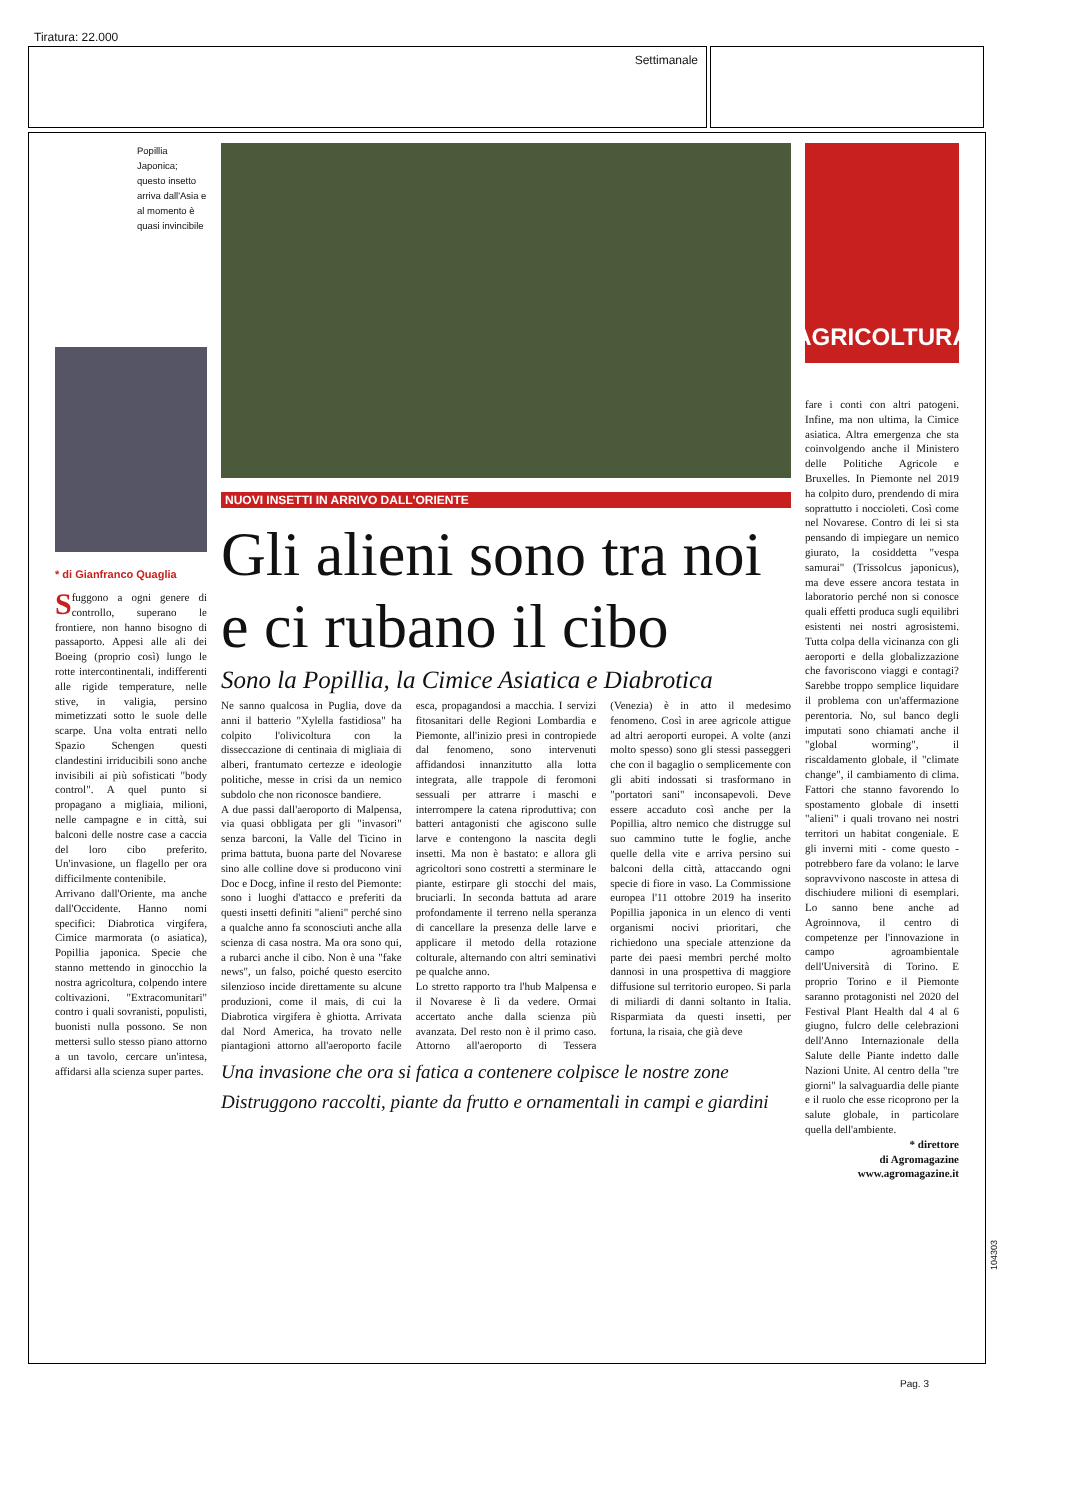Tiratura: 22.000
Settimanale
Popillia Japonica; questo insetto arriva dall'Asia e al momento è quasi invincibile
* di Gianfranco Quaglia
Sfuggono a ogni genere di controllo, superano le frontiere, non hanno bisogno di passaporto. Appesi alle ali dei Boeing (proprio così) lungo le rotte intercontinentali, indifferenti alle rigide temperature, nelle stive, in valigia, persino mimetizzati sotto le suole delle scarpe. Una volta entrati nello Spazio Schengen questi clandestini irriducibili sono anche invisibili ai più sofisticati "body control". A quel punto si propagano a migliaia, milioni, nelle campagne e in città, sui balconi delle nostre case a caccia del loro cibo preferito. Un'invasione, un flagello per ora difficilmente contenibile.
Arrivano dall'Oriente, ma anche dall'Occidente. Hanno nomi specifici: Diabrotica virgifera, Cimice marmorata (o asiatica), Popillia japonica. Specie che stanno mettendo in ginocchio la nostra agricoltura, colpendo intere coltivazioni. "Extracomunitari" contro i quali sovranisti, populisti, buonisti nulla possono. Se non mettersi sullo stesso piano attorno a un tavolo, cercare un'intesa, affidarsi alla scienza super partes.
NUOVI INSETTI IN ARRIVO DALL'ORIENTE
Gli alieni sono tra noi e ci rubano il cibo
Sono la Popillia, la Cimice Asiatica e Diabrotica
Ne sanno qualcosa in Puglia, dove da anni il batterio "Xylella fastidiosa" ha colpito l'olivicoltura con la disseccazione di centinaia di migliaia di alberi, frantumato certezze e ideologie politiche, messe in crisi da un nemico subdolo che non riconosce bandiere.
A due passi dall'aeroporto di Malpensa, via quasi obbligata per gli "invasori" senza barconi, la Valle del Ticino in prima battuta, buona parte del Novarese sino alle colline dove si producono vini Doc e Docg, infine il resto del Piemonte: sono i luoghi d'attacco e preferiti da questi insetti definiti "alieni" perché sino a qualche anno fa sconosciuti anche alla scienza di casa nostra. Ma ora sono qui, a rubarci anche il cibo. Non è una "fake news", un falso, poiché questo esercito silenzioso incide direttamente su alcune produzioni, come il mais, di cui la Diabrotica virgifera è ghiotta. Arrivata dal Nord America, ha trovato nelle piantagioni attorno all'aeroporto facile esca, propagandosi a macchia. I servizi fitosanitari delle Regioni Lombardia e Piemonte, all'inizio presi in contropiede dal fenomeno, sono intervenuti affidandosi innanzitutto alla lotta integrata, alle trappole di feromoni sessuali per attrarre i maschi e interrompere la catena riproduttiva; con batteri antagonisti che agiscono sulle larve e contengono la nascita degli insetti. Ma non è bastato: e allora gli agricoltori sono costretti a sterminare le piante, estirpare gli stocchi del mais, bruciarli. In seconda battuta ad arare profondamente il terreno nella speranza di cancellare la presenza delle larve e applicare il metodo della rotazione colturale, alternando con altri seminativi pe qualche anno.
Lo stretto rapporto tra l'hub Malpensa e il Novarese è lì da vedere. Ormai accertato anche dalla scienza più avanzata. Del resto non è il primo caso. Attorno all'aeroporto di Tessera (Venezia) è in atto il medesimo fenomeno. Così in aree agricole attigue ad altri aeroporti europei. A volte (anzi molto spesso) sono gli stessi passeggeri che con il bagaglio o semplicemente con gli abiti indossati si trasformano in "portatori sani" inconsapevoli. Deve essere accaduto così anche per la Popillia, altro nemico che distrugge sul suo cammino tutte le foglie, anche quelle della vite e arriva persino sui balconi della città, attaccando ogni specie di fiore in vaso. La Commissione europea l'11 ottobre 2019 ha inserito Popillia japonica in un elenco di venti organismi nocivi prioritari, che richiedono una speciale attenzione da parte dei paesi membri perché molto dannosi in una prospettiva di maggiore diffusione sul territorio europeo. Si parla di miliardi di danni soltanto in Italia. Risparmiata da questi insetti, per fortuna, la risaia, che già deve
Una invasione che ora si fatica a contenere colpisce le nostre zone
Distruggono raccolti, piante da frutto e ornamentali in campi e giardini
AGRICOLTURA
fare i conti con altri patogeni. Infine, ma non ultima, la Cimice asiatica. Altra emergenza che sta coinvolgendo anche il Ministero delle Politiche Agricole e Bruxelles. In Piemonte nel 2019 ha colpito duro, prendendo di mira soprattutto i noccioleti. Così come nel Novarese. Contro di lei si sta pensando di impiegare un nemico giurato, la cosiddetta "vespa samurai" (Trissolcus japonicus), ma deve essere ancora testata in laboratorio perché non si conosce quali effetti produca sugli equilibri esistenti nei nostri agrosistemi. Tutta colpa della vicinanza con gli aeroporti e della globalizzazione che favoriscono viaggi e contagi? Sarebbe troppo semplice liquidare il problema con un'affermazione perentoria. No, sul banco degli imputati sono chiamati anche il "global worming", il riscaldamento globale, il "climate change", il cambiamento di clima. Fattori che stanno favorendo lo spostamento globale di insetti "alieni" i quali trovano nei nostri territori un habitat congeniale. E gli inverni miti - come questo - potrebbero fare da volano: le larve sopravvivono nascoste in attesa di dischiudere milioni di esemplari. Lo sanno bene anche ad Agroinnova, il centro di competenze per l'innovazione in campo agroambientale dell'Università di Torino. E proprio Torino e il Piemonte saranno protagonisti nel 2020 del Festival Plant Health dal 4 al 6 giugno, fulcro delle celebrazioni dell'Anno Internazionale della Salute delle Piante indetto dalle Nazioni Unite. Al centro della "tre giorni" la salvaguardia delle piante e il ruolo che esse ricoprono per la salute globale, in particolare quella dell'ambiente.
* direttore
di Agromagazine
www.agromagazine.it
104303
Pag. 3